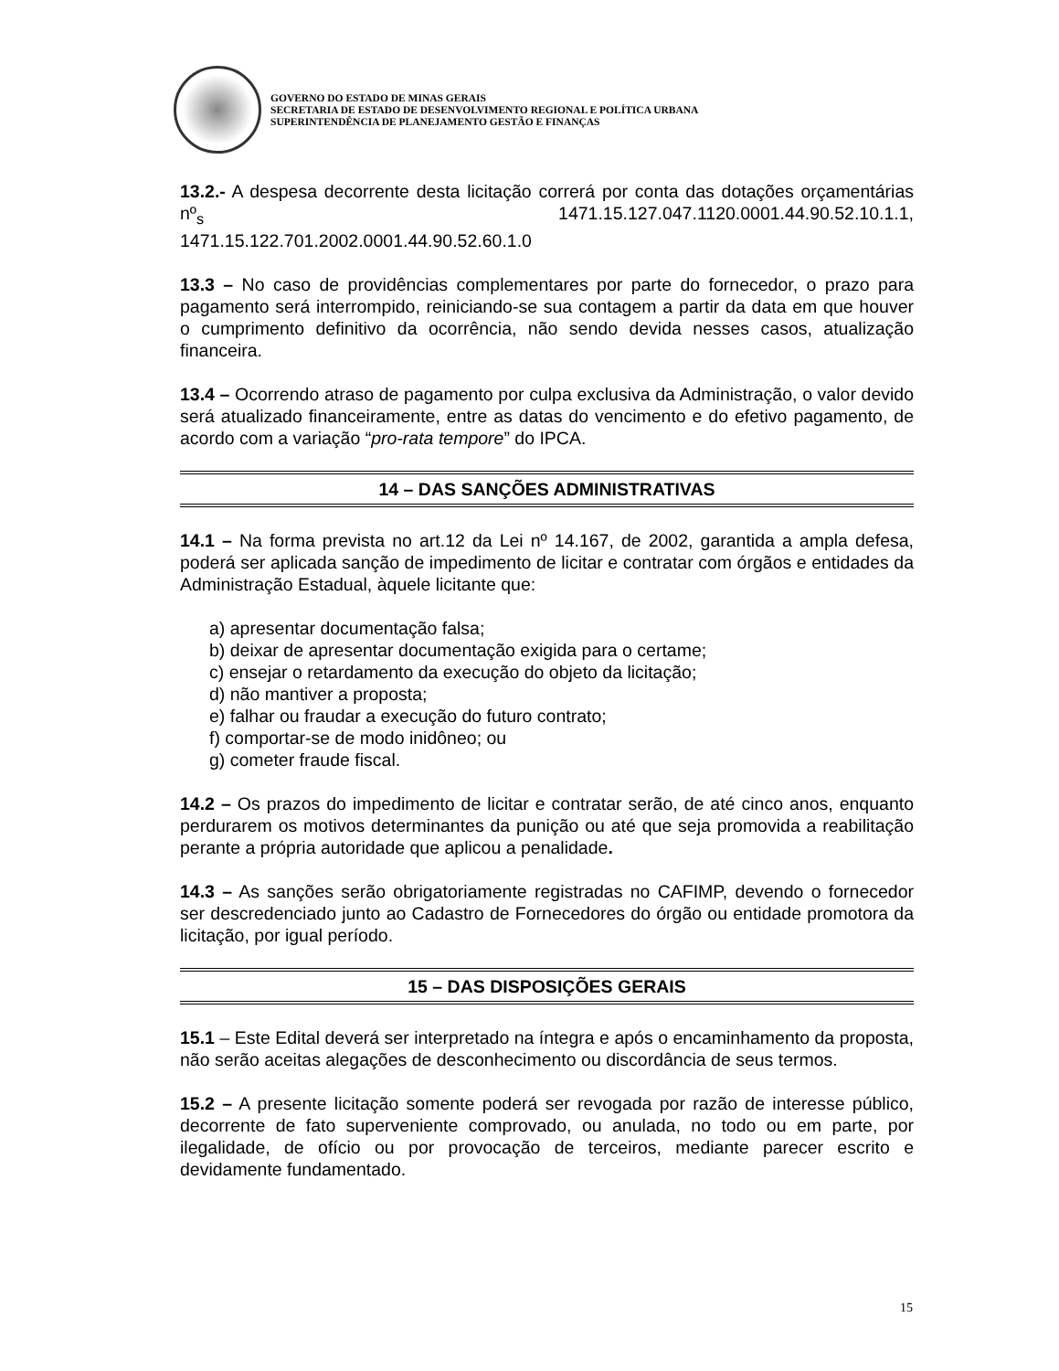GOVERNO DO ESTADO DE MINAS GERAIS
SECRETARIA DE ESTADO DE DESENVOLVIMENTO REGIONAL E POLÍTICA URBANA
SUPERINTENDÊNCIA DE PLANEJAMENTO GESTÃO E FINANÇAS
13.2.- A despesa decorrente desta licitação correrá por conta das dotações orçamentárias nº<sub>s</sub> 1471.15.127.047.1120.0001.44.90.52.10.1.1, 1471.15.122.701.2002.0001.44.90.52.60.1.0
13.3 – No caso de providências complementares por parte do fornecedor, o prazo para pagamento será interrompido, reiniciando-se sua contagem a partir da data em que houver o cumprimento definitivo da ocorrência, não sendo devida nesses casos, atualização financeira.
13.4 – Ocorrendo atraso de pagamento por culpa exclusiva da Administração, o valor devido será atualizado financeiramente, entre as datas do vencimento e do efetivo pagamento, de acordo com a variação “pro-rata tempore” do IPCA.
14 – DAS SANÇÕES ADMINISTRATIVAS
14.1 – Na forma prevista no art.12 da Lei nº 14.167, de 2002, garantida a ampla defesa, poderá ser aplicada sanção de impedimento de licitar e contratar com órgãos e entidades da Administração Estadual, àquele licitante que:
a) apresentar documentação falsa;
b) deixar de apresentar documentação exigida para o certame;
c) ensejar o retardamento da execução do objeto da licitação;
d) não mantiver a proposta;
e) falhar ou fraudar a execução do futuro contrato;
f) comportar-se de modo inidôneo; ou
g) cometer fraude fiscal.
14.2 – Os prazos do impedimento de licitar e contratar serão, de até cinco anos, enquanto perdurarem os motivos determinantes da punição ou até que seja promovida a reabilitação perante a própria autoridade que aplicou a penalidade.
14.3 – As sanções serão obrigatoriamente registradas no CAFIMP, devendo o fornecedor ser descredenciado junto ao Cadastro de Fornecedores do órgão ou entidade promotora da licitação, por igual período.
15 – DAS DISPOSIÇÕES GERAIS
15.1 – Este Edital deverá ser interpretado na íntegra e após o encaminhamento da proposta, não serão aceitas alegações de desconhecimento ou discordância de seus termos.
15.2 – A presente licitação somente poderá ser revogada por razão de interesse público, decorrente de fato superveniente comprovado, ou anulada, no todo ou em parte, por ilegalidade, de ofício ou por provocação de terceiros, mediante parecer escrito e devidamente fundamentado.
15